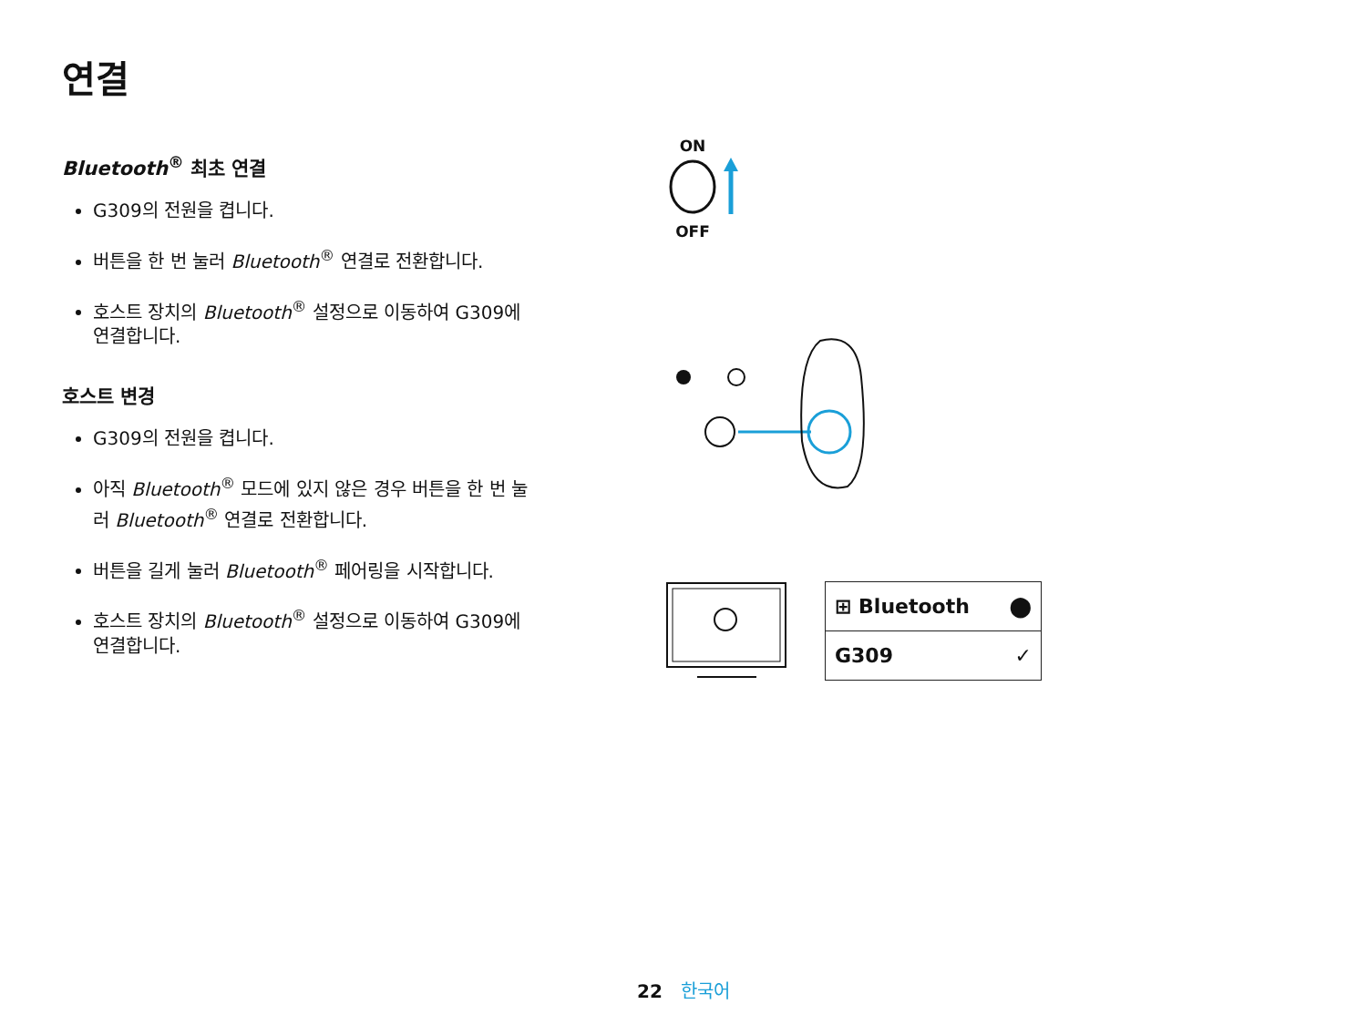연결
Bluetooth<sup>®</sup> 최초 연결
G309의 전원을 켭니다.
버튼을 한 번 눌러 Bluetooth<sup>®</sup> 연결로 전환합니다.
호스트 장치의 Bluetooth<sup>®</sup> 설정으로 이동하여 G309에 연결합니다.
호스트 변경
G309의 전원을 켭니다.
아직 Bluetooth<sup>®</sup> 모드에 있지 않은 경우 버튼을 한 번 눌러 Bluetooth<sup>®</sup> 연결로 전환합니다.
버튼을 길게 눌러 Bluetooth<sup>®</sup> 페어링을 시작합니다.
호스트 장치의 Bluetooth<sup>®</sup> 설정으로 이동하여 G309에 연결합니다.
ON
OFF
⊞ Bluetooth ⬤
G309 ✓
22 한국어